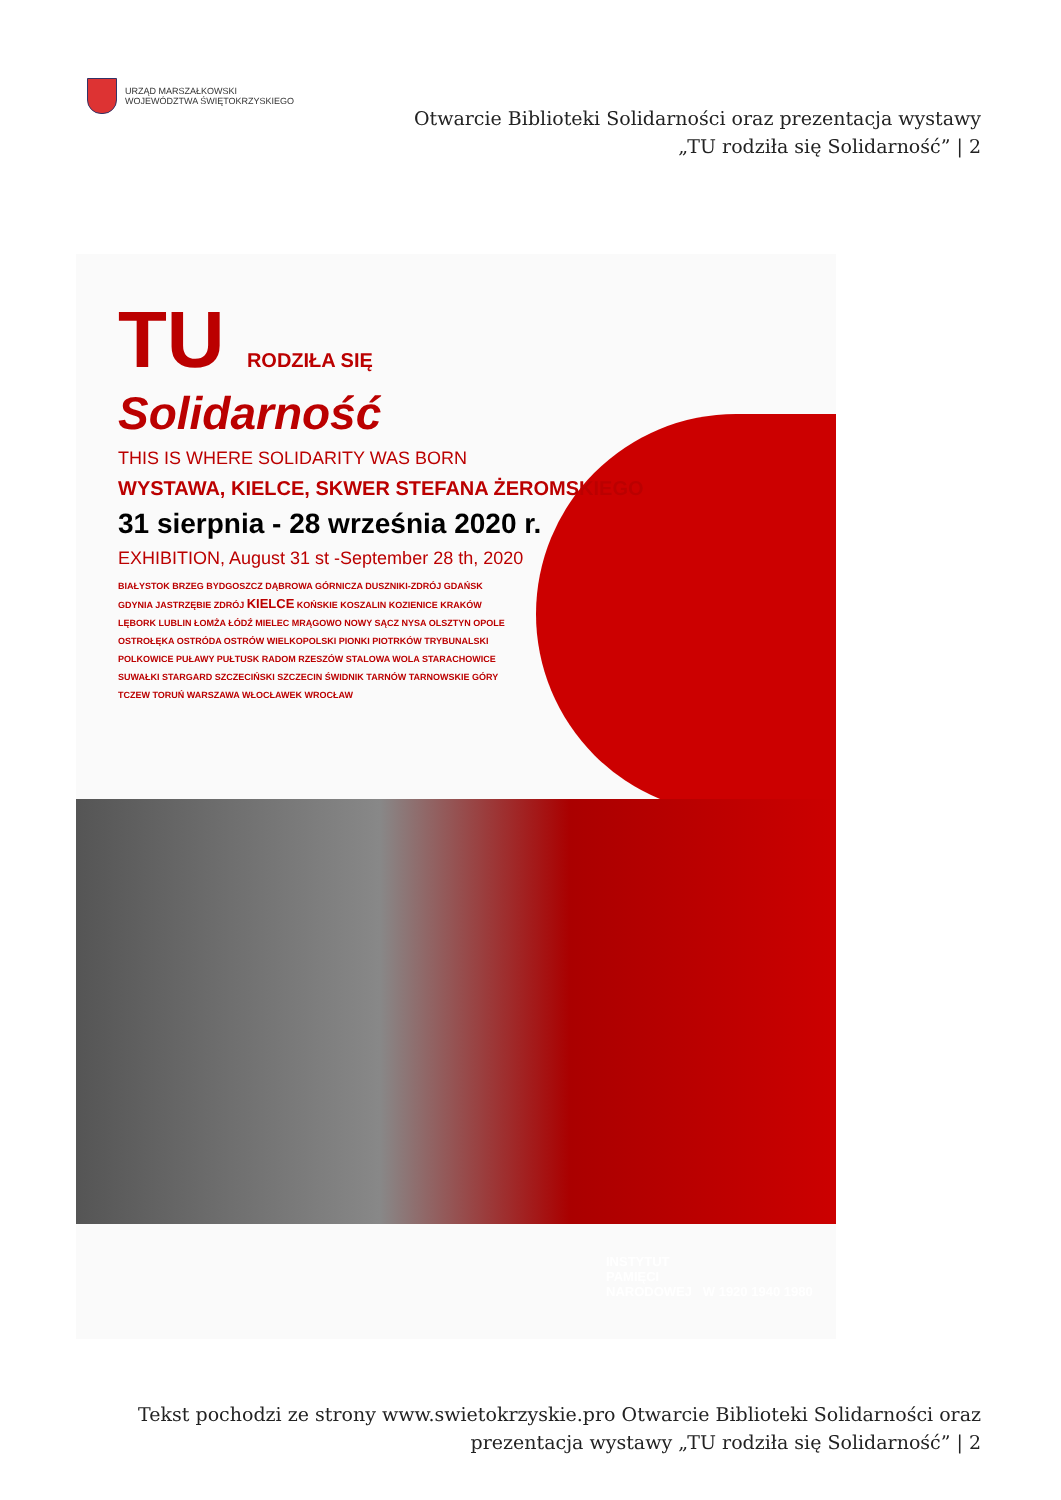URZĄD MARSZAŁKOWSKI
WOJEWÓDZTWA ŚWIĘTOKRZYSKIEGO
Otwarcie Biblioteki Solidarności oraz prezentacja wystawy „TU rodziła się Solidarność” | 2
TU RODZIŁA SIĘ
Solidarność
THIS IS WHERE SOLIDARITY WAS BORN
WYSTAWA, KIELCE, SKWER STEFANA ŻEROMSKIEGO
31 sierpnia - 28 września 2020 r.
EXHIBITION, August 31 st -September 28 th, 2020
BIAŁYSTOK BRZEG BYDGOSZCZ DĄBROWA GÓRNICZA DUSZNIKI-ZDRÓJ GDAŃSK GDYNIA JASTRZĘBIE ZDRÓJ KIELCE KOŃSKIE KOSZALIN KOZIENICE KRAKÓW LĘBORK LUBLIN ŁOMŻA ŁÓDŹ MIELEC MRĄGOWO NOWY SĄCZ NYSA OLSZTYN OPOLE OSTROŁĘKA OSTRÓDA OSTRÓW WIELKOPOLSKI PIONKI PIOTRKÓW TRYBUNALSKI POLKOWICE PUŁAWY PUŁTUSK RADOM RZESZÓW STALOWA WOLA STARACHOWICE SUWAŁKI STARGARD SZCZECIŃSKI SZCZECIN ŚWIDNIK TARNÓW TARNOWSKIE GÓRY TCZEW TORUŃ WARSZAWA WŁOCŁAWEK WROCŁAW
INSTYTUT
PAMIĘCI
NARODOWEJ W 1920 1940 1980
Tekst pochodzi ze strony www.swietokrzyskie.pro Otwarcie Biblioteki Solidarności oraz prezentacja wystawy „TU rodziła się Solidarność” | 2